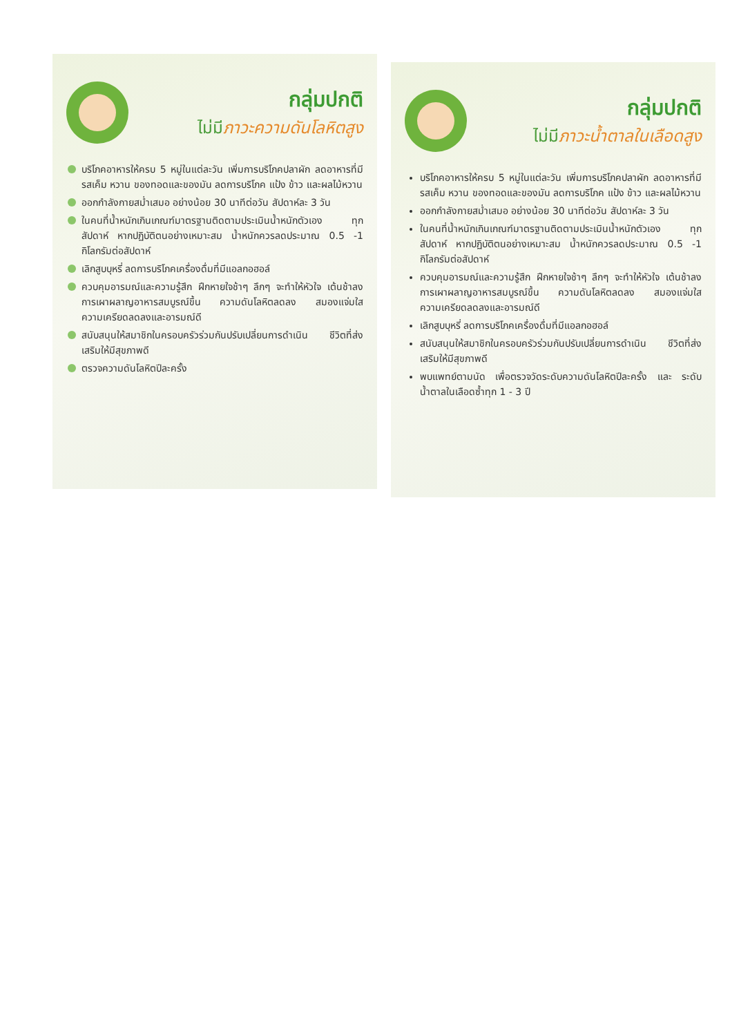กลุ่มปกติ
ไม่มีภาวะความดันโลหิตสูง
บริโภคอาหารให้ครบ 5 หมู่ในแต่ละวัน เพิ่มการบริโภคปลาผัก ลดอาหารที่มีรสเค็ม หวาน ของทอดและของมัน ลดการบริโภค แป้ง ข้าว และผลไม้หวาน
ออกกำลังกายสม่ำเสมอ อย่างน้อย 30 นาทีต่อวัน สัปดาห์ละ 3 วัน
ในคนที่น้ำหนักเกินเกณฑ์มาตรฐานติดตามประเมินน้ำหนักตัวเอง ทุกสัปดาห์ หากปฏิบัติตนอย่างเหมาะสม น้ำหนักควรลดประมาณ 0.5 -1 กิโลกรัมต่อสัปดาห์
เลิกสูบบุหรี่ ลดการบริโภคเครื่องดื่มที่มีแอลกอฮอล์
ควบคุมอารมณ์และความรู้สึก ฝึกหายใจช้าๆ ลึกๆ จะทำให้หัวใจ เต้นช้าลง การเผาผลาญอาหารสมบูรณ์ขึ้น ความดันโลหิตลดลง สมองแจ่มใส ความเครียดลดลงและอารมณ์ดี
สนับสนุนให้สมาชิกในครอบครัวร่วมกันปรับเปลี่ยนการดำเนิน ชีวิตที่ส่งเสริมให้มีสุขภาพดี
ตรวจความดันโลหิตปีละครั้ง
กลุ่มปกติ
ไม่มีภาวะน้ำตาลในเลือดสูง
บริโภคอาหารให้ครบ 5 หมู่ในแต่ละวัน เพิ่มการบริโภคปลาผัก ลดอาหารที่มีรสเค็ม หวาน ของทอดและของมัน ลดการบริโภค แป้ง ข้าว และผลไม้หวาน
ออกกำลังกายสม่ำเสมอ อย่างน้อย 30 นาทีต่อวัน สัปดาห์ละ 3 วัน
ในคนที่น้ำหนักเกินเกณฑ์มาตรฐานติดตามประเมินน้ำหนักตัวเอง ทุกสัปดาห์ หากปฏิบัติตนอย่างเหมาะสม น้ำหนักควรลดประมาณ 0.5 -1 กิโลกรัมต่อสัปดาห์
ควบคุมอารมณ์และความรู้สึก ฝึกหายใจช้าๆ ลึกๆ จะทำให้หัวใจ เต้นช้าลง การเผาผลาญอาหารสมบูรณ์ขึ้น ความดันโลหิตลดลง สมองแจ่มใส ความเครียดลดลงและอารมณ์ดี
เลิกสูบบุหรี่ ลดการบริโภคเครื่องดื่มที่มีแอลกอฮอล์
สนับสนุนให้สมาชิกในครอบครัวร่วมกันปรับเปลี่ยนการดำเนิน ชีวิตที่ส่งเสริมให้มีสุขภาพดี
พบแพทย์ตามนัด เพื่อตรวจวัดระดับความดันโลหิตปีละครั้ง และ ระดับน้ำตาลในเลือดซ้ำทุก 1 - 3 ปี